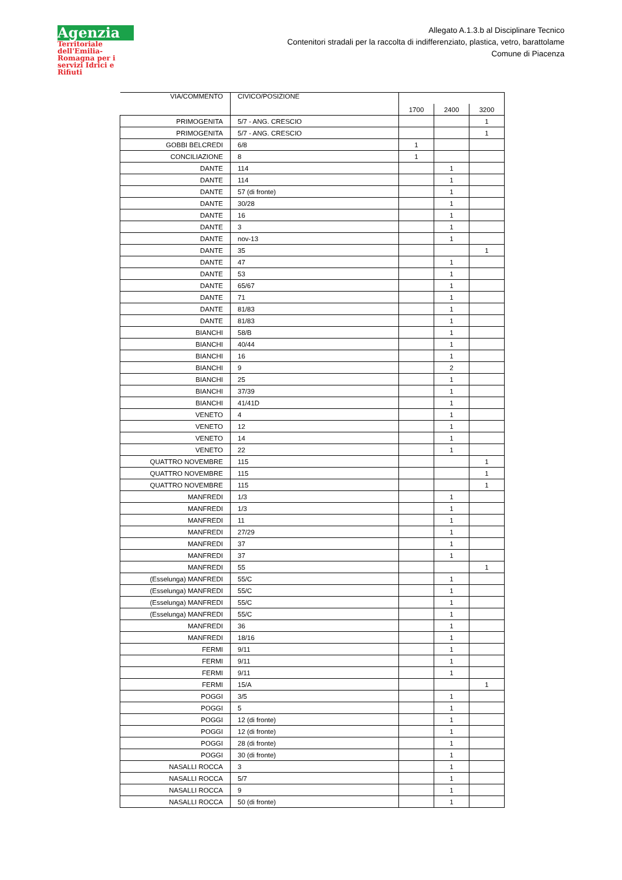Agenzia
Territoriale dell'Emilia-Romagna per i servizi Idrici e Rifiuti
Allegato A.1.3.b al Disciplinare Tecnico
Contenitori stradali per la raccolta di indifferenziato, plastica, vetro, barattolame
Comune di Piacenza
| VIA/COMMENTO | CIVICO/POSIZIONE | | | |
| | | 1700 | 2400 | 3200 |
| PRIMOGENITA | 5/7 - ANG. CRESCIO | | | 1 |
| PRIMOGENITA | 5/7 - ANG. CRESCIO | | | 1 |
| GOBBI BELCREDI | 6/8 | 1 | | |
| CONCILIAZIONE | 8 | 1 | | |
| DANTE | 114 | | 1 | |
| DANTE | 114 | | 1 | |
| DANTE | 57 (di fronte) | | 1 | |
| DANTE | 30/28 | | 1 | |
| DANTE | 16 | | 1 | |
| DANTE | 3 | | 1 | |
| DANTE | nov-13 | | 1 | |
| DANTE | 35 | | | 1 |
| DANTE | 47 | | 1 | |
| DANTE | 53 | | 1 | |
| DANTE | 65/67 | | 1 | |
| DANTE | 71 | | 1 | |
| DANTE | 81/83 | | 1 | |
| DANTE | 81/83 | | 1 | |
| BIANCHI | 58/B | | 1 | |
| BIANCHI | 40/44 | | 1 | |
| BIANCHI | 16 | | 1 | |
| BIANCHI | 9 | | 2 | |
| BIANCHI | 25 | | 1 | |
| BIANCHI | 37/39 | | 1 | |
| BIANCHI | 41/41D | | 1 | |
| VENETO | 4 | | 1 | |
| VENETO | 12 | | 1 | |
| VENETO | 14 | | 1 | |
| VENETO | 22 | | 1 | |
| QUATTRO NOVEMBRE | 115 | | | 1 |
| QUATTRO NOVEMBRE | 115 | | | 1 |
| QUATTRO NOVEMBRE | 115 | | | 1 |
| MANFREDI | 1/3 | | 1 | |
| MANFREDI | 1/3 | | 1 | |
| MANFREDI | 11 | | 1 | |
| MANFREDI | 27/29 | | 1 | |
| MANFREDI | 37 | | 1 | |
| MANFREDI | 37 | | 1 | |
| MANFREDI | 55 | | | 1 |
| (Esselunga) MANFREDI | 55/C | | 1 | |
| (Esselunga) MANFREDI | 55/C | | 1 | |
| (Esselunga) MANFREDI | 55/C | | 1 | |
| (Esselunga) MANFREDI | 55/C | | 1 | |
| MANFREDI | 36 | | 1 | |
| MANFREDI | 18/16 | | 1 | |
| FERMI | 9/11 | | 1 | |
| FERMI | 9/11 | | 1 | |
| FERMI | 9/11 | | 1 | |
| FERMI | 15/A | | | 1 |
| POGGI | 3/5 | | 1 | |
| POGGI | 5 | | 1 | |
| POGGI | 12 (di fronte) | | 1 | |
| POGGI | 12 (di fronte) | | 1 | |
| POGGI | 28 (di fronte) | | 1 | |
| POGGI | 30 (di fronte) | | 1 | |
| NASALLI ROCCA | 3 | | 1 | |
| NASALLI ROCCA | 5/7 | | 1 | |
| NASALLI ROCCA | 9 | | 1 | |
| NASALLI ROCCA | 50 (di fronte) | | 1 | |